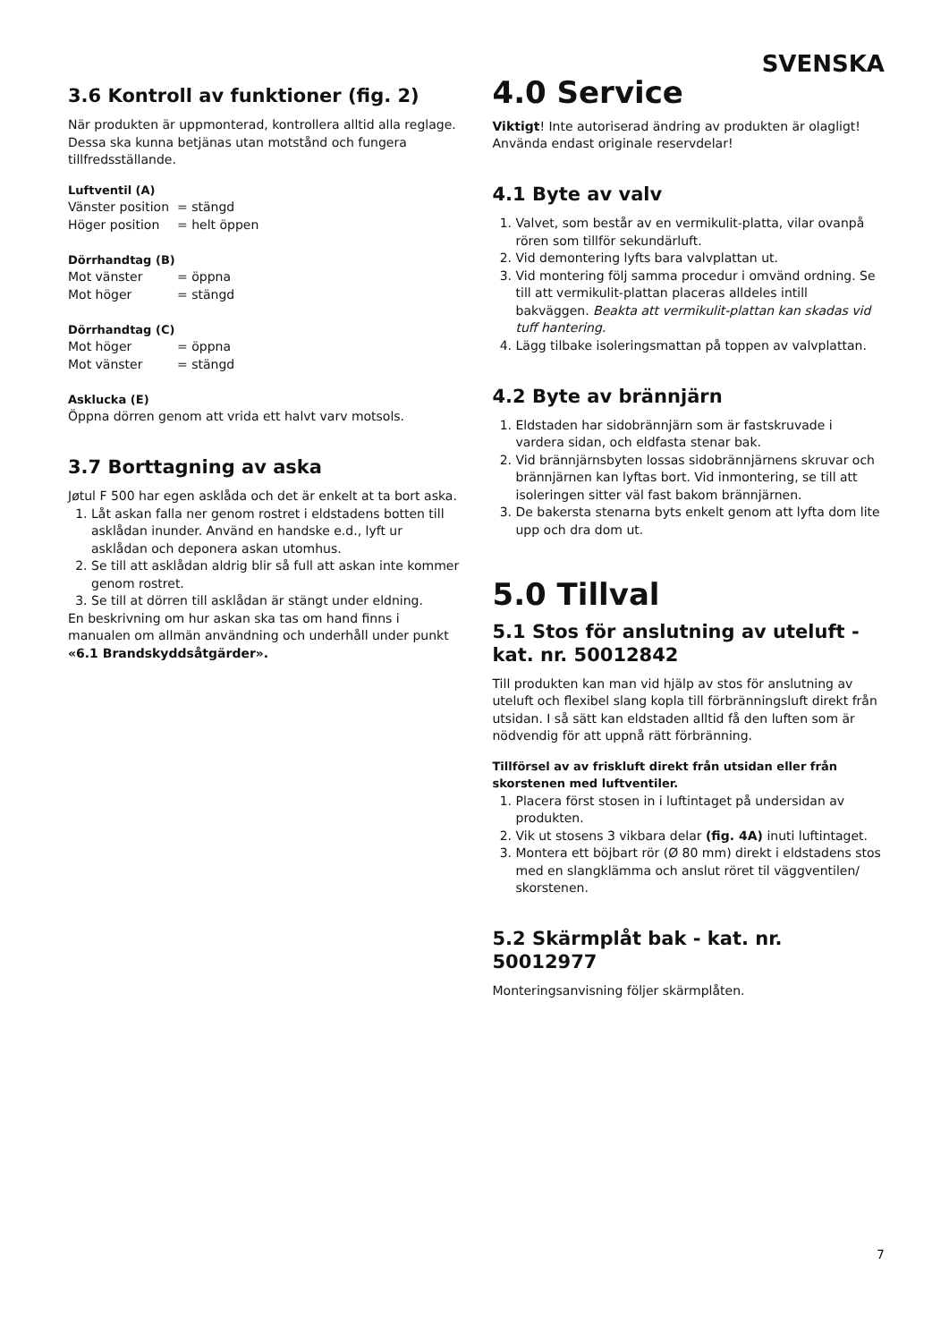SVENSKA
3.6 Kontroll av funktioner (fig. 2)
När produkten är uppmonterad, kontrollera alltid alla reglage. Dessa ska kunna betjänas utan motstånd och fungera tillfredsställande.
Luftventil (A)
Vänster position = stängd
Höger position = helt öppen
Dörrhandtag (B)
Mot vänster = öppna
Mot höger = stängd
Dörrhandtag (C)
Mot höger = öppna
Mot vänster = stängd
Asklucka (E)
Öppna dörren genom att vrida ett halvt varv motsols.
3.7 Borttagning av aska
Jøtul F 500 har egen asklåda och det är enkelt at ta bort aska.
1. Låt askan falla ner genom rostret i eldstadens botten till asklådan inunder. Använd en handske e.d., lyft ur asklådan och deponera askan utomhus.
2. Se till att asklådan aldrig blir så full att askan inte kommer genom rostret.
3. Se till at dörren till asklådan är stängt under eldning.
En beskrivning om hur askan ska tas om hand finns i manualen om allmän användning och underhåll under punkt «6.1 Brandskyddsåtgärder».
4.0 Service
Viktigt! Inte autoriserad ändring av produkten är olagligt! Använda endast originale reservdelar!
4.1 Byte av valv
1. Valvet, som består av en vermikulit-platta, vilar ovanpå rören som tillför sekundärluft.
2. Vid demontering lyfts bara valvplattan ut.
3. Vid montering följ samma procedur i omvänd ordning. Se till att vermikulit-plattan placeras alldeles intill bakväggen. Beakta att vermikulit-plattan kan skadas vid tuff hantering.
4. Lägg tilbake isoleringsmattan på toppen av valvplattan.
4.2 Byte av brännjärn
1. Eldstaden har sidobrännjärn som är fastskruvade i vardera sidan, och eldfasta stenar bak.
2. Vid brännjärnsbyten lossas sidobrännjärnens skruvar och brännjärnen kan lyftas bort. Vid inmontering, se till att isoleringen sitter väl fast bakom brännjärnen.
3. De bakersta stenarna byts enkelt genom att lyfta dom lite upp och dra dom ut.
5.0 Tillval
5.1 Stos för anslutning av uteluft - kat. nr. 50012842
Till produkten kan man vid hjälp av stos för anslutning av uteluft och flexibel slang kopla till förbränningsluft direkt från utsidan. I så sätt kan eldstaden alltid få den luften som är nödvendig för att uppnå rätt förbränning.
Tillförsel av av friskluft direkt från utsidan eller från skorstenen med luftventiler.
1. Placera först stosen in i luftintaget på undersidan av produkten.
2. Vik ut stosens 3 vikbara delar (fig. 4A) inuti luftintaget.
3. Montera ett böjbart rör (Ø 80 mm) direkt i eldstadens stos med en slangklämma och anslut röret til väggventilen/ skorstenen.
5.2 Skärmplåt bak - kat. nr. 50012977
Monteringsanvisning följer skärmplåten.
7